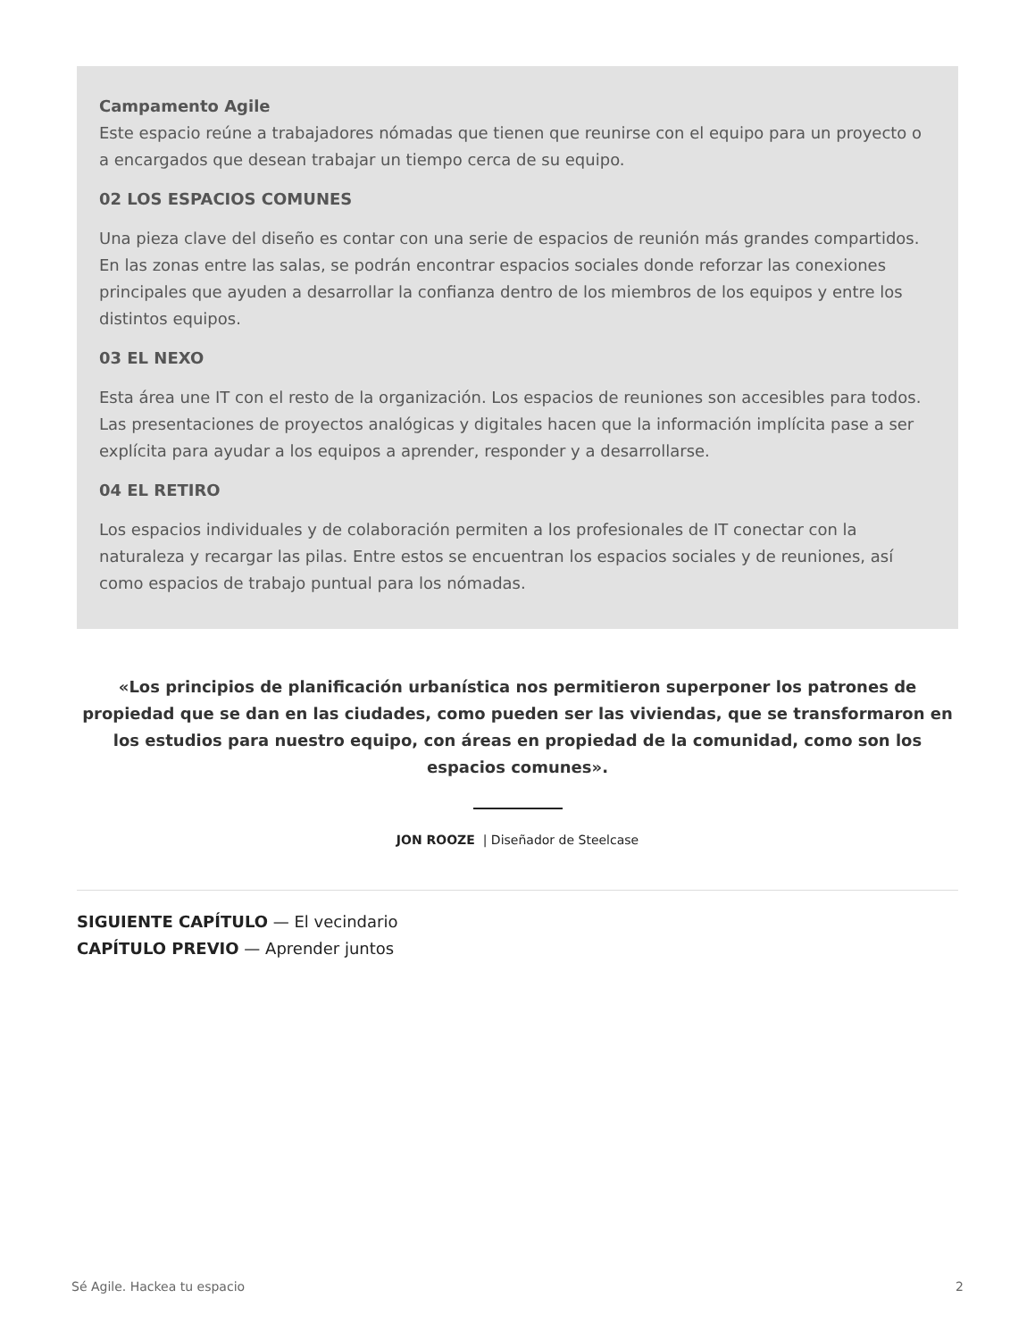Campamento Agile
Este espacio reúne a trabajadores nómadas que tienen que reunirse con el equipo para un proyecto o a encargados que desean trabajar un tiempo cerca de su equipo.
02 LOS ESPACIOS COMUNES
Una pieza clave del diseño es contar con una serie de espacios de reunión más grandes compartidos. En las zonas entre las salas, se podrán encontrar espacios sociales donde reforzar las conexiones principales que ayuden a desarrollar la confianza dentro de los miembros de los equipos y entre los distintos equipos.
03 EL NEXO
Esta área une IT con el resto de la organización. Los espacios de reuniones son accesibles para todos. Las presentaciones de proyectos analógicas y digitales hacen que la información implícita pase a ser explícita para ayudar a los equipos a aprender, responder y a desarrollarse.
04 EL RETIRO
Los espacios individuales y de colaboración permiten a los profesionales de IT conectar con la naturaleza y recargar las pilas. Entre estos se encuentran los espacios sociales y de reuniones, así como espacios de trabajo puntual para los nómadas.
«Los principios de planificación urbanística nos permitieron superponer los patrones de propiedad que se dan en las ciudades, como pueden ser las viviendas, que se transformaron en los estudios para nuestro equipo, con áreas en propiedad de la comunidad, como son los espacios comunes».
JON ROOZE | Diseñador de Steelcase
SIGUIENTE CAPÍTULO — El vecindario
CAPÍTULO PREVIO — Aprender juntos
Sé Agile. Hackea tu espacio 2